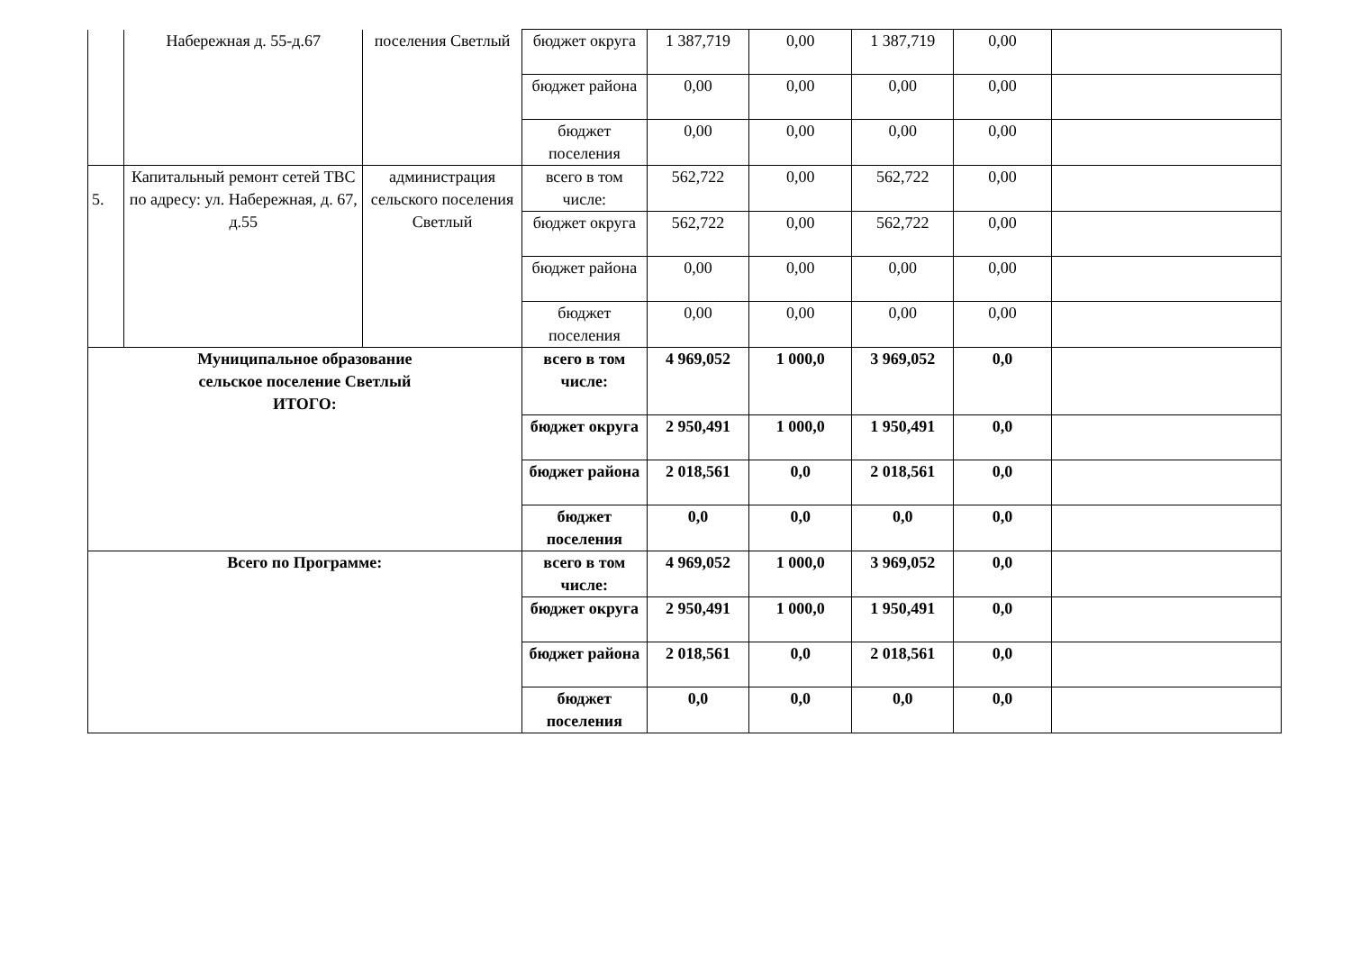| | Набережная д. 55-д.67 | поселения Светлый | бюджет округа | 1 387,719 | 0,00 | 1 387,719 | 0,00 | |
| | | | бюджет района | 0,00 | 0,00 | 0,00 | 0,00 | |
| | | | бюджет поселения | 0,00 | 0,00 | 0,00 | 0,00 | |
| 5. | Капитальный ремонт сетей ТВС по адресу: ул. Набережная, д. 67, д.55 | администрация сельского поселения Светлый | всего в том числе: | 562,722 | 0,00 | 562,722 | 0,00 | |
| | | | бюджет округа | 562,722 | 0,00 | 562,722 | 0,00 | |
| | | | бюджет района | 0,00 | 0,00 | 0,00 | 0,00 | |
| | | | бюджет поселения | 0,00 | 0,00 | 0,00 | 0,00 | |
| Муниципальное образование сельское поселение Светлый ИТОГО: | | | всего в том числе: | 4 969,052 | 1 000,0 | 3 969,052 | 0,0 | |
| | | | бюджет округа | 2 950,491 | 1 000,0 | 1 950,491 | 0,0 | |
| | | | бюджет района | 2 018,561 | 0,0 | 2 018,561 | 0,0 | |
| | | | бюджет поселения | 0,0 | 0,0 | 0,0 | 0,0 | |
| Всего по Программе: | | | всего в том числе: | 4 969,052 | 1 000,0 | 3 969,052 | 0,0 | |
| | | | бюджет округа | 2 950,491 | 1 000,0 | 1 950,491 | 0,0 | |
| | | | бюджет района | 2 018,561 | 0,0 | 2 018,561 | 0,0 | |
| | | | бюджет поселения | 0,0 | 0,0 | 0,0 | 0,0 | |